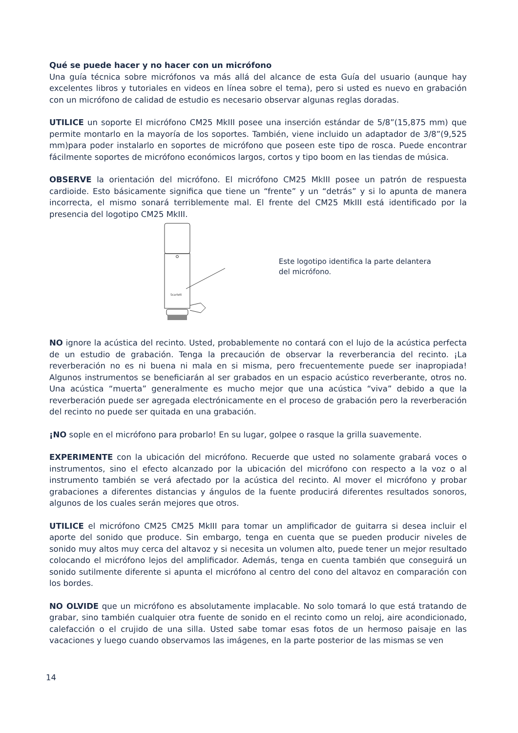Qué se puede hacer y no hacer con un micrófono
Una guía técnica sobre micrófonos va más allá del alcance de esta Guía del usuario (aunque hay excelentes libros y tutoriales en videos en línea sobre el tema), pero si usted es nuevo en grabación con un micrófono de calidad de estudio es necesario observar algunas reglas doradas.
UTILICE un soporte El micrófono CM25 MkIII posee una inserción estándar de 5/8”(15,875 mm) que permite montarlo en la mayoría de los soportes. También, viene incluido un adaptador de 3/8”(9,525 mm)para poder instalarlo en soportes de micrófono que poseen este tipo de rosca. Puede encontrar fácilmente soportes de micrófono económicos largos, cortos y tipo boom en las tiendas de música.
OBSERVE la orientación del micrófono. El micrófono CM25 MkIII posee un patrón de respuesta cardioide. Esto básicamente significa que tiene un “frente” y un “detrás” y si lo apunta de manera incorrecta, el mismo sonará terriblemente mal. El frente del CM25 MkIII está identificado por la presencia del logotipo CM25 MkIII.
Scarlett
Este logotipo identifica la parte delantera
del micrófono.
NO ignore la acústica del recinto. Usted, probablemente no contará con el lujo de la acústica perfecta de un estudio de grabación. Tenga la precaución de observar la reverberancia del recinto. ¡La reverberación no es ni buena ni mala en si misma, pero frecuentemente puede ser inapropiada! Algunos instrumentos se beneficiarán al ser grabados en un espacio acústico reverberante, otros no. Una acústica “muerta” generalmente es mucho mejor que una acústica “viva” debido a que la reverberación puede ser agregada electrónicamente en el proceso de grabación pero la reverberación del recinto no puede ser quitada en una grabación.
¡NO sople en el micrófono para probarlo! En su lugar, golpee o rasque la grilla suavemente.
EXPERIMENTE con la ubicación del micrófono. Recuerde que usted no solamente grabará voces o instrumentos, sino el efecto alcanzado por la ubicación del micrófono con respecto a la voz o al instrumento también se verá afectado por la acústica del recinto. Al mover el micrófono y probar grabaciones a diferentes distancias y ángulos de la fuente producirá diferentes resultados sonoros, algunos de los cuales serán mejores que otros.
UTILICE el micrófono CM25 CM25 MkIII para tomar un amplificador de guitarra si desea incluir el aporte del sonido que produce. Sin embargo, tenga en cuenta que se pueden producir niveles de sonido muy altos muy cerca del altavoz y si necesita un volumen alto, puede tener un mejor resultado colocando el micrófono lejos del amplificador. Además, tenga en cuenta también que conseguirá un sonido sutilmente diferente si apunta el micrófono al centro del cono del altavoz en comparación con los bordes.
NO OLVIDE que un micrófono es absolutamente implacable. No solo tomará lo que está tratando de grabar, sino también cualquier otra fuente de sonido en el recinto como un reloj, aire acondicionado, calefacción o el crujido de una silla. Usted sabe tomar esas fotos de un hermoso paisaje en las vacaciones y luego cuando observamos las imágenes, en la parte posterior de las mismas se ven
14